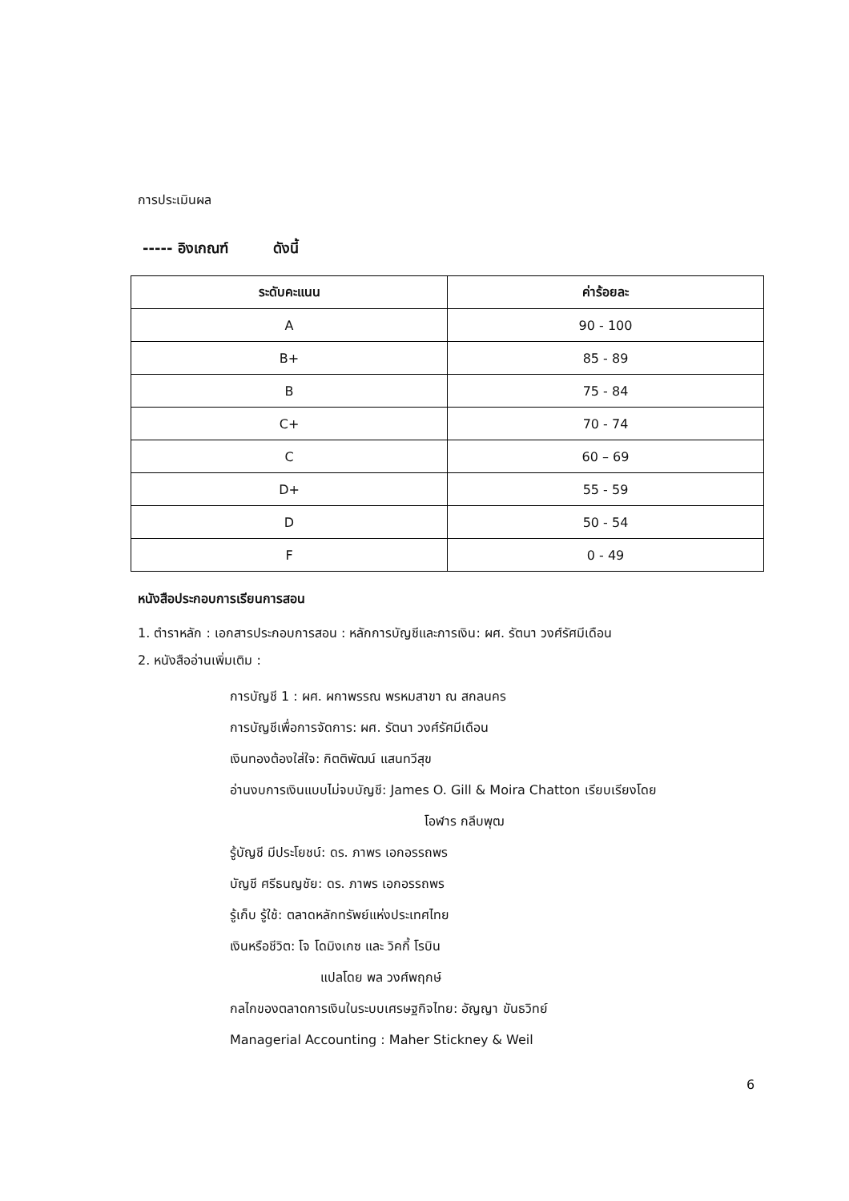การประเมินผล
----- อิงเกณฑ์ ดังนี้
| ระดับคะแนน | ค่าร้อยละ |
| --- | --- |
| A | 90 - 100 |
| B+ | 85 - 89 |
| B | 75 - 84 |
| C+ | 70 - 74 |
| C | 60 – 69 |
| D+ | 55 - 59 |
| D | 50 - 54 |
| F | 0 - 49 |
หนังสือประกอบการเรียนการสอน
1. ตำราหลัก : เอกสารประกอบการสอน : หลักการบัญชีและการเงิน: ผศ. รัตนา วงศ์รัศมีเดือน
2. หนังสืออ่านเพิ่มเติม :
การบัญชี 1 : ผศ. ผกาพรรณ พรหมสาขา ณ สกลนคร
การบัญชีเพื่อการจัดการ: ผศ. รัตนา วงศ์รัศมีเดือน
เงินทองต้องใส่ใจ: กิตติพัฒน์ แสนทวีสุข
อ่านงบการเงินแบบไม่จบบัญชี: James O. Gill & Moira Chatton เรียบเรียงโดย
โอฬาร กลีบพุฒ
รู้บัญชี มีประโยชน์: ดร. ภาพร เอกอรรถพร
บัญชี ศรีธนญชัย: ดร. ภาพร เอกอรรถพร
รู้เก็บ รู้ใช้: ตลาดหลักทรัพย์แห่งประเทศไทย
เงินหรือชีวิต: โจ โดมิงเกซ และ วิคกี้ โรบิน
แปลโดย พล วงศ์พฤกษ์
กลไกของตลาดการเงินในระบบเศรษฐกิจไทย: อัญญา ขันธวิทย์
Managerial Accounting : Maher Stickney & Weil
6